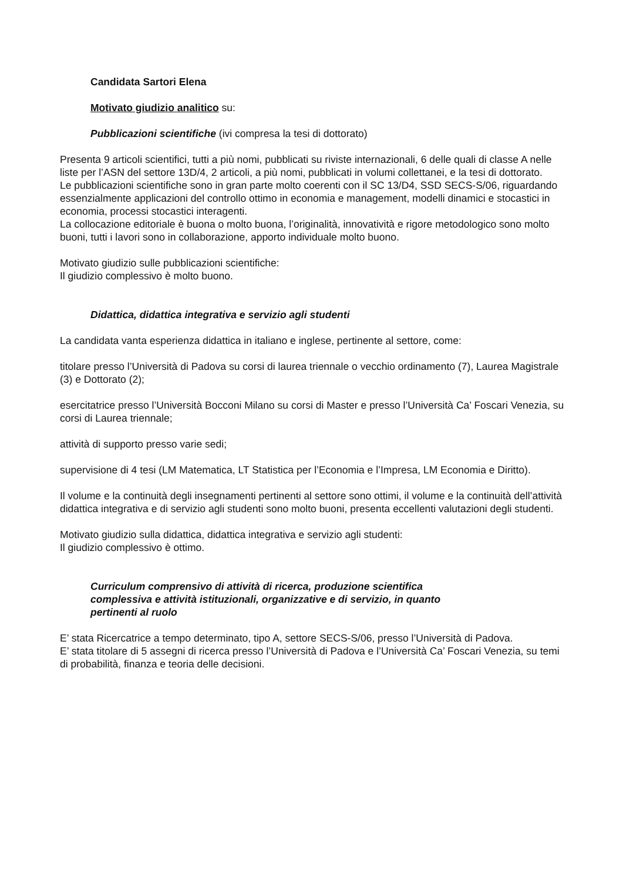Candidata Sartori Elena
Motivato giudizio analitico su:
Pubblicazioni scientifiche (ivi compresa la tesi di dottorato)
Presenta 9 articoli scientifici, tutti a più nomi, pubblicati su riviste internazionali, 6 delle quali di classe A nelle liste per l’ASN del settore 13D/4, 2 articoli, a più nomi, pubblicati in volumi collettanei, e la tesi di dottorato.
Le pubblicazioni scientifiche sono in gran parte molto coerenti con il SC 13/D4, SSD SECS-S/06, riguardando essenzialmente applicazioni del controllo ottimo in economia e management, modelli dinamici e stocastici in economia, processi stocastici interagenti.
La collocazione editoriale è buona o molto buona, l’originalità, innovatività e rigore metodologico sono molto buoni, tutti i lavori sono in collaborazione, apporto individuale molto buono.
Motivato giudizio sulle pubblicazioni scientifiche:
Il giudizio complessivo è molto buono.
Didattica, didattica integrativa e servizio agli studenti
La candidata vanta esperienza didattica in italiano e inglese, pertinente al settore, come:
titolare presso l’Università di Padova su corsi di laurea triennale o vecchio ordinamento (7), Laurea Magistrale (3) e Dottorato (2);
esercitatrice presso l’Università Bocconi Milano su corsi di Master e presso l’Università Ca’ Foscari Venezia, su corsi di Laurea triennale;
attività di supporto presso varie sedi;
supervisione di 4 tesi (LM Matematica, LT Statistica per l’Economia e l’Impresa, LM Economia e Diritto).
Il volume e la continuità degli insegnamenti pertinenti al settore sono ottimi, il volume e la continuità dell’attività didattica integrativa e di servizio agli studenti sono molto buoni, presenta eccellenti valutazioni degli studenti.
Motivato giudizio sulla didattica, didattica integrativa e servizio agli studenti:
Il giudizio complessivo è ottimo.
Curriculum comprensivo di attività di ricerca, produzione scientifica complessiva e attività istituzionali, organizzative e di servizio, in quanto pertinenti al ruolo
E’ stata Ricercatrice a tempo determinato, tipo A, settore SECS-S/06, presso l’Università di Padova.
E’ stata titolare di 5 assegni di ricerca presso l’Università di Padova e l’Università Ca’ Foscari Venezia, su temi di probabilità, finanza e teoria delle decisioni.